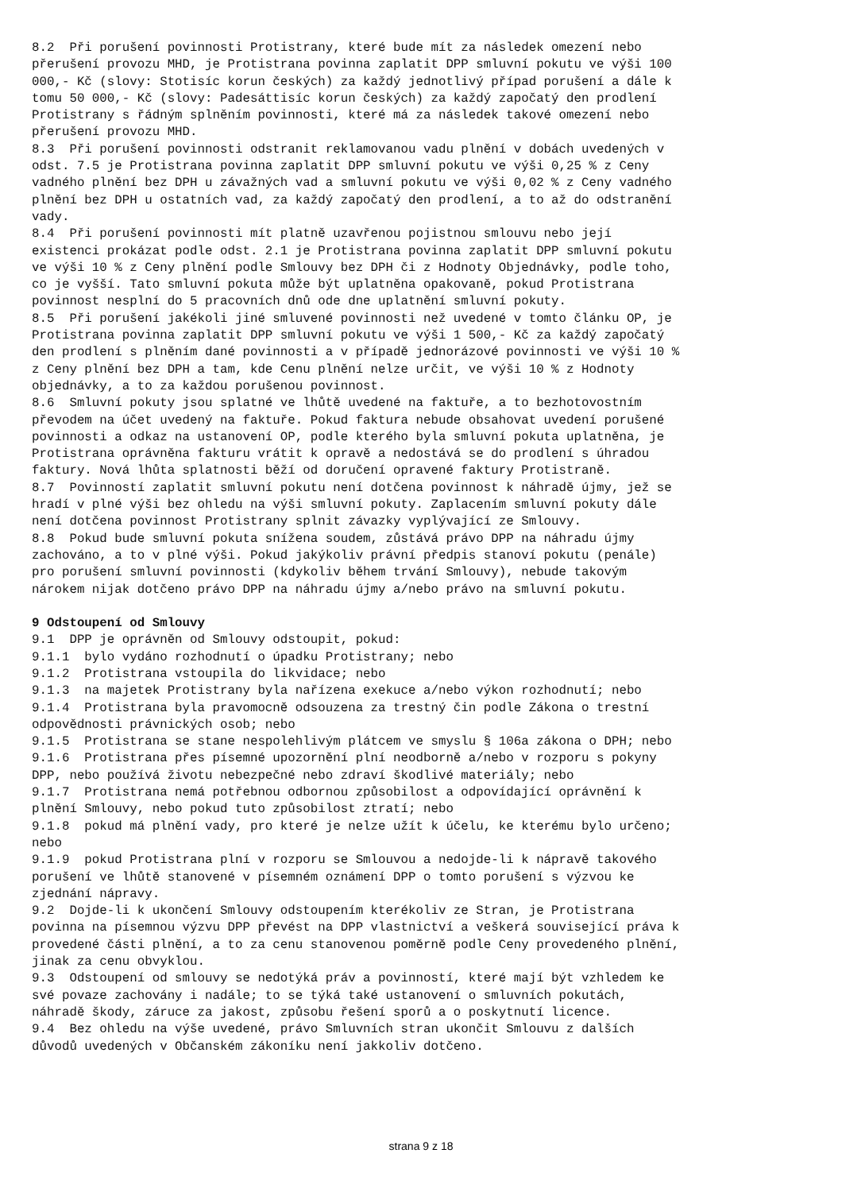8.2 Při porušení povinnosti Protistrany, které bude mít za následek omezení nebo přerušení provozu MHD, je Protistrana povinna zaplatit DPP smluvní pokutu ve výši 100 000,- Kč (slovy: Stotisíc korun českých) za každý jednotlivý případ porušení a dále k tomu 50 000,- Kč (slovy: Padesáttisíc korun českých) za každý započatý den prodlení Protistrany s řádným splněním povinnosti, které má za následek takové omezení nebo přerušení provozu MHD. 8.3 Při porušení povinnosti odstranit reklamovanou vadu plnění v dobách uvedených v odst. 7.5 je Protistrana povinna zaplatit DPP smluvní pokutu ve výši 0,25 % z Ceny vadného plnění bez DPH u závažných vad a smluvní pokutu ve výši 0,02 % z Ceny vadného plnění bez DPH u ostatních vad, za každý započatý den prodlení, a to až do odstranění vady. 8.4 Při porušení povinnosti mít platně uzavřenou pojistnou smlouvu nebo její existenci prokázat podle odst. 2.1 je Protistrana povinna zaplatit DPP smluvní pokutu ve výši 10 % z Ceny plnění podle Smlouvy bez DPH či z Hodnoty Objednávky, podle toho, co je vyšší. Tato smluvní pokuta může být uplatněna opakovaně, pokud Protistrana povinnost nesplní do 5 pracovních dnů ode dne uplatnění smluvní pokuty. 8.5 Při porušení jakékoli jiné smluvené povinnosti než uvedené v tomto článku OP, je Protistrana povinna zaplatit DPP smluvní pokutu ve výši 1 500,- Kč za každý započatý den prodlení s plněním dané povinnosti a v případě jednorázové povinnosti ve výši 10 % z Ceny plnění bez DPH a tam, kde Cenu plnění nelze určit, ve výši 10 % z Hodnoty objednávky, a to za každou porušenou povinnost. 8.6 Smluvní pokuty jsou splatné ve lhůtě uvedené na faktuře, a to bezhotovostním převodem na účet uvedený na faktuře. Pokud faktura nebude obsahovat uvedení porušené povinnosti a odkaz na ustanovení OP, podle kterého byla smluvní pokuta uplatněna, je Protistrana oprávněna fakturu vrátit k opravě a nedostává se do prodlení s úhradou faktury. Nová lhůta splatnosti běží od doručení opravené faktury Protistraně. 8.7 Povinností zaplatit smluvní pokutu není dotčena povinnost k náhradě újmy, jež se hradí v plné výši bez ohledu na výši smluvní pokuty. Zaplacením smluvní pokuty dále není dotčena povinnost Protistrany splnit závazky vyplývající ze Smlouvy. 8.8 Pokud bude smluvní pokuta snížena soudem, zůstává právo DPP na náhradu újmy zachováno, a to v plné výši. Pokud jakýkoliv právní předpis stanoví pokutu (penále) pro porušení smluvní povinnosti (kdykoliv během trvání Smlouvy), nebude takovým nárokem nijak dotčeno právo DPP na náhradu újmy a/nebo právo na smluvní pokutu. 9 Odstoupení od Smlouvy 9.1 DPP je oprávněn od Smlouvy odstoupit, pokud: 9.1.1 bylo vydáno rozhodnutí o úpadku Protistrany; nebo 9.1.2 Protistrana vstoupila do likvidace; nebo 9.1.3 na majetek Protistrany byla nařízena exekuce a/nebo výkon rozhodnutí; nebo 9.1.4 Protistrana byla pravomocně odsouzena za trestný čin podle Zákona o trestní odpovědnosti právnických osob; nebo 9.1.5 Protistrana se stane nespolehlivým plátcem ve smyslu § 106a zákona o DPH; nebo 9.1.6 Protistrana přes písemné upozornění plní neodborně a/nebo v rozporu s pokyny DPP, nebo používá životu nebezpečné nebo zdraví škodlivé materiály; nebo 9.1.7 Protistrana nemá potřebnou odbornou způsobilost a odpovídající oprávnění k plnění Smlouvy, nebo pokud tuto způsobilost ztratí; nebo 9.1.8 pokud má plnění vady, pro které je nelze užít k účelu, ke kterému bylo určeno; nebo 9.1.9 pokud Protistrana plní v rozporu se Smlouvou a nedojde-li k nápravě takového porušení ve lhůtě stanovené v písemném oznámení DPP o tomto porušení s výzvou ke zjednání nápravy. 9.2 Dojde-li k ukončení Smlouvy odstoupením kterékoliv ze Stran, je Protistrana povinna na písemnou výzvu DPP převést na DPP vlastnictví a veškerá související práva k provedené části plnění, a to za cenu stanovenou poměrně podle Ceny provedeného plnění, jinak za cenu obvyklou. 9.3 Odstoupení od smlouvy se nedotýká práv a povinností, které mají být vzhledem ke své povaze zachovány i nadále; to se týká také ustanovení o smluvních pokutách, náhradě škody, záruce za jakost, způsobu řešení sporů a o poskytnutí licence. 9.4 Bez ohledu na výše uvedené, právo Smluvních stran ukončit Smlouvu z dalších důvodů uvedených v Občanském zákoníku není jakkoliv dotčeno.
strana 9 z 18